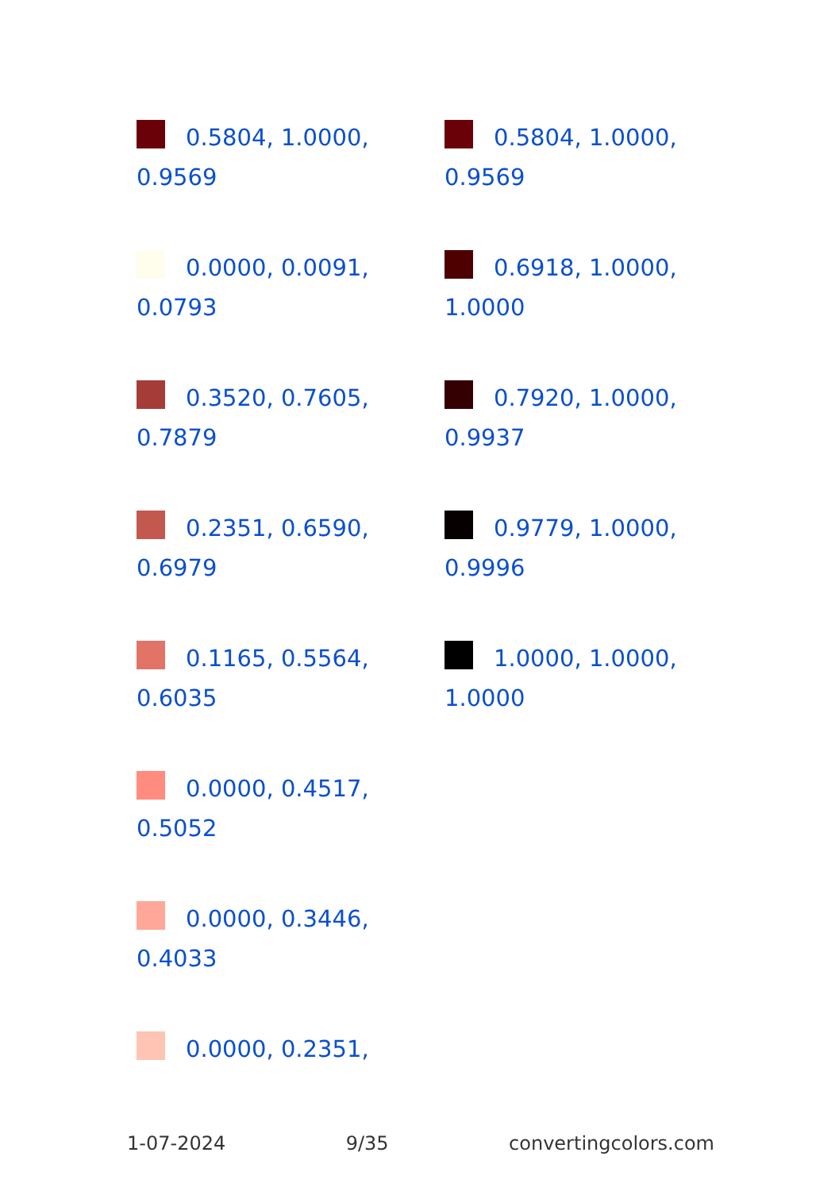0.5804, 1.0000, 0.9569
0.0000, 0.0091, 0.0793
0.3520, 0.7605, 0.7879
0.2351, 0.6590, 0.6979
0.1165, 0.5564, 0.6035
0.0000, 0.4517, 0.5052
0.0000, 0.3446, 0.4033
0.0000, 0.2351,
0.5804, 1.0000, 0.9569
0.6918, 1.0000, 1.0000
0.7920, 1.0000, 0.9937
0.9779, 1.0000, 0.9996
1.0000, 1.0000, 1.0000
1-07-2024 9/35 convertingcolors.com